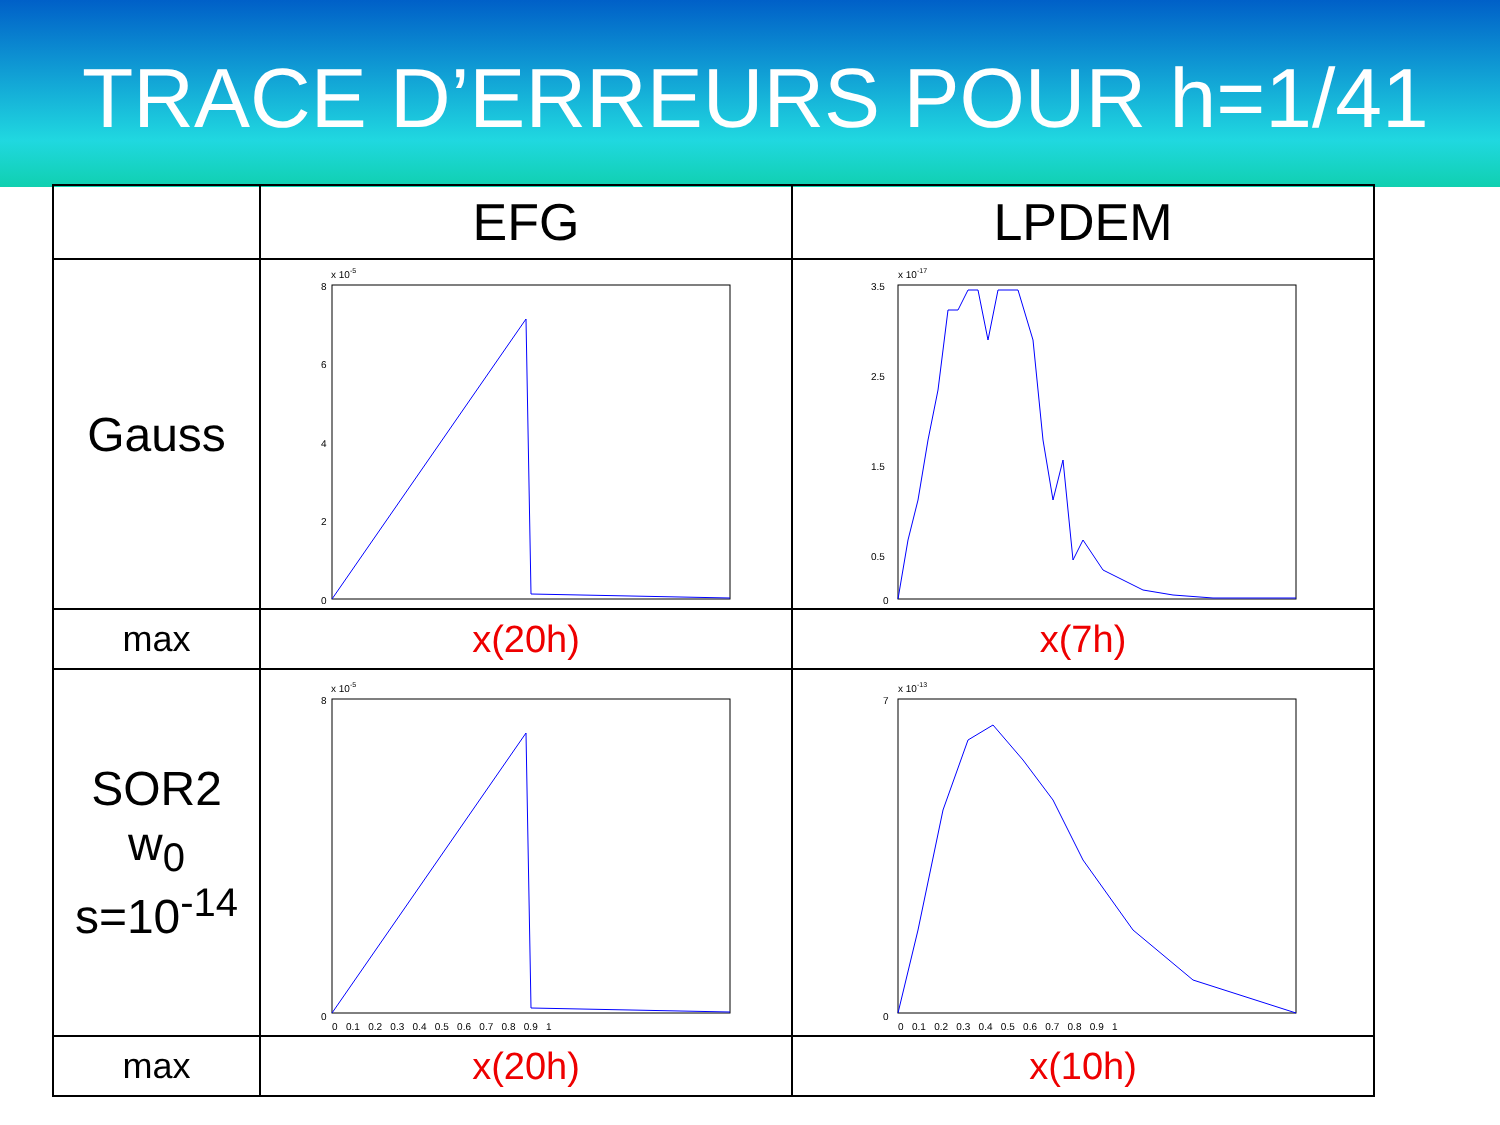TRACE D’ERREURS POUR h=1/41
| | EFG | LPDEM |
| --- | --- | --- |
| Gauss | x 10 -5 8 6 4 2 0 | x 10 -17 3.5 2.5 1.5 0.5 0 |
| max | x(20h) | x(7h) |
| SOR2 w<sub>0</sub> s=10<sup>-14</sup> | x 10 -5 8 0 0 0.1 0.2 0.3 0.4 0.5 0.6 0.7 0.8 0.9 1 | x 10 -13 7 0 0 0.1 0.2 0.3 0.4 0.5 0.6 0.7 0.8 0.9 1 |
| max | x(20h) | x(10h) |